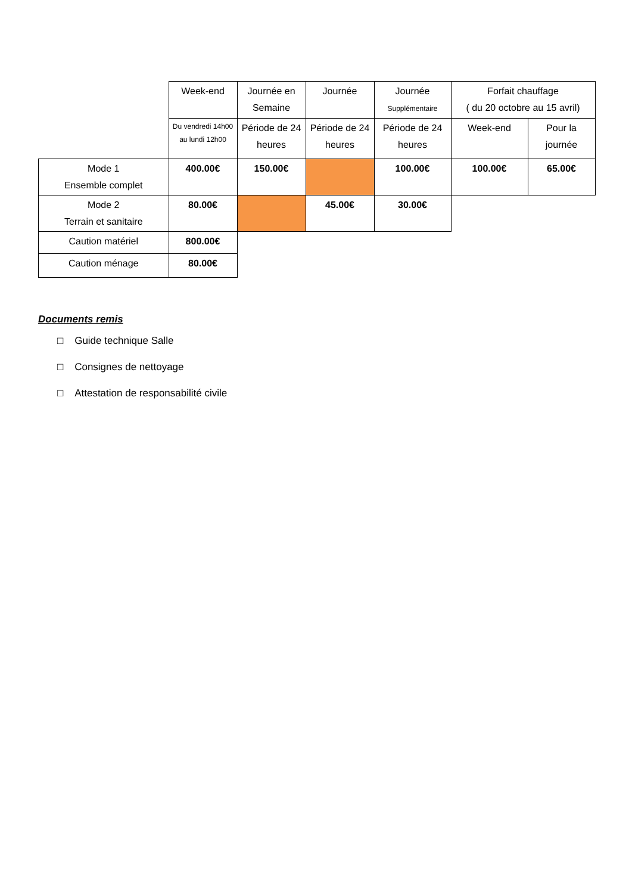| | Week-end | Journée en Semaine | Journée | Journée Supplémentaire | Forfait chauffage ( du 20 octobre au 15 avril) | |
| | Du vendredi 14h00 au lundi 12h00 | Période de 24 heures | Période de 24 heures | Période de 24 heures | Week-end | Pour la journée |
| Mode 1 Ensemble complet | 400.00€ | 150.00€ | | 100.00€ | 100.00€ | 65.00€ |
| Mode 2 Terrain et sanitaire | 80.00€ | | 45.00€ | 30.00€ | | |
| Caution matériel | 800.00€ | | | | | |
| Caution ménage | 80.00€ | | | | | |
Documents remis
□ Guide technique Salle
□ Consignes de nettoyage
□ Attestation de responsabilité civile